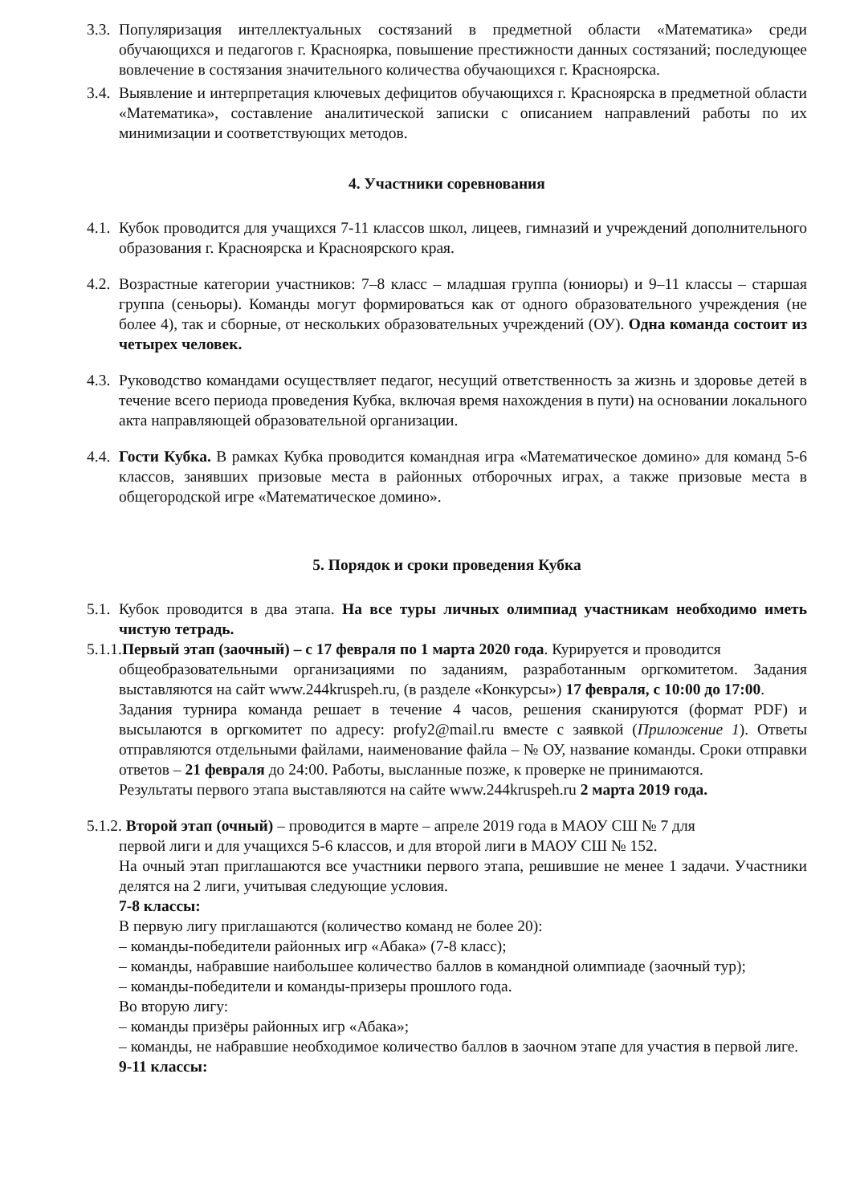3.3. Популяризация интеллектуальных состязаний в предметной области «Математика» среди обучающихся и педагогов г. Красноярка, повышение престижности данных состязаний; последующее вовлечение в состязания значительного количества обучающихся г. Красноярска.
3.4. Выявление и интерпретация ключевых дефицитов обучающихся г. Красноярска в предметной области «Математика», составление аналитической записки с описанием направлений работы по их минимизации и соответствующих методов.
4. Участники соревнования
4.1. Кубок проводится для учащихся 7-11 классов школ, лицеев, гимназий и учреждений дополнительного образования г. Красноярска и Красноярского края.
4.2. Возрастные категории участников: 7–8 класс – младшая группа (юниоры) и 9–11 классы – старшая группа (сеньоры). Команды могут формироваться как от одного образовательного учреждения (не более 4), так и сборные, от нескольких образовательных учреждений (ОУ). Одна команда состоит из четырех человек.
4.3. Руководство командами осуществляет педагог, несущий ответственность за жизнь и здоровье детей в течение всего периода проведения Кубка, включая время нахождения в пути) на основании локального акта направляющей образовательной организации.
4.4. Гости Кубка. В рамках Кубка проводится командная игра «Математическое домино» для команд 5-6 классов, занявших призовые места в районных отборочных играх, а также призовые места в общегородской игре «Математическое домино».
5. Порядок и сроки проведения Кубка
5.1. Кубок проводится в два этапа. На все туры личных олимпиад участникам необходимо иметь чистую тетрадь.
5.1.1.Первый этап (заочный) – с 17 февраля по 1 марта 2020 года. Курируется и проводится
общеобразовательными организациями по заданиям, разработанным оргкомитетом. Задания выставляются на сайт www.244kruspeh.ru, (в разделе «Конкурсы») 17 февраля, с 10:00 до 17:00.
Задания турнира команда решает в течение 4 часов, решения сканируются (формат PDF) и высылаются в оргкомитет по адресу: profy2@mail.ru вместе с заявкой (Приложение 1). Ответы отправляются отдельными файлами, наименование файла – № ОУ, название команды. Сроки отправки ответов – 21 февраля до 24:00. Работы, высланные позже, к проверке не принимаются.
Результаты первого этапа выставляются на сайте www.244kruspeh.ru 2 марта 2019 года.
5.1.2. Второй этап (очный) – проводится в марте – апреле 2019 года в МАОУ СШ № 7 для
первой лиги и для учащихся 5-6 классов, и для второй лиги в МАОУ СШ № 152.
На очный этап приглашаются все участники первого этапа, решившие не менее 1 задачи. Участники делятся на 2 лиги, учитывая следующие условия.
7-8 классы:
В первую лигу приглашаются (количество команд не более 20):
– команды-победители районных игр «Абака» (7-8 класс);
– команды, набравшие наибольшее количество баллов в командной олимпиаде (заочный тур);
– команды-победители и команды-призеры прошлого года.
Во вторую лигу:
– команды призёры районных игр «Абака»;
– команды, не набравшие необходимое количество баллов в заочном этапе для участия в первой лиге.
9-11 классы: